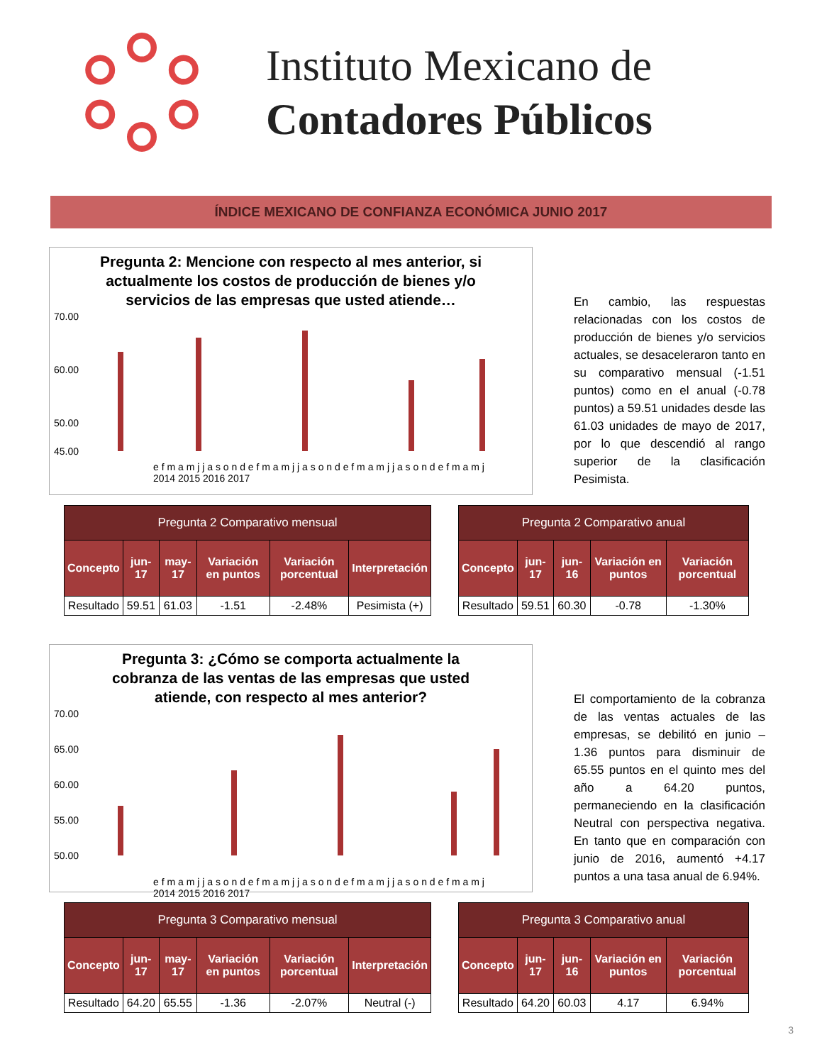Instituto Mexicano de
Contadores Públicos
ÍNDICE MEXICANO DE CONFIANZA ECONÓMICA JUNIO 2017
Pregunta 2: Mencione con respecto al mes anterior, si actualmente los costos de producción de bienes y/o servicios de las empresas que usted atiende…
70.00
60.00
50.00
45.00
e f m a m j j a s o n d e f m a m j j a s o n d e f m a m j j a s o n d e f m a m j
2014 2015 2016 2017
En cambio, las respuestas relacionadas con los costos de producción de bienes y/o servicios actuales, se desaceleraron tanto en su comparativo mensual (-1.51 puntos) como en el anual (-0.78 puntos) a 59.51 unidades desde las 61.03 unidades de mayo de 2017, por lo que descendió al rango superior de la clasificación Pesimista.
| Pregunta 2 Comparativo mensual | | | | | |
| --- | --- | --- | --- | --- | --- |
| Concepto | jun-17 | may-17 | Variación en puntos | Variación porcentual | Interpretación |
| Resultado | 59.51 | 61.03 | -1.51 | -2.48% | Pesimista (+) |
| Pregunta 2 Comparativo anual | | | | |
| --- | --- | --- | --- | --- |
| Concepto | jun-17 | jun-16 | Variación en puntos | Variación porcentual |
| Resultado | 59.51 | 60.30 | -0.78 | -1.30% |
Pregunta 3: ¿Cómo se comporta actualmente la cobranza de las ventas de las empresas que usted atiende, con respecto al mes anterior?
70.00
65.00
60.00
55.00
50.00
e f m a m j j a s o n d e f m a m j j a s o n d e f m a m j j a s o n d e f m a m j
2014 2015 2016 2017
El comportamiento de la cobranza de las ventas actuales de las empresas, se debilitó en junio –1.36 puntos para disminuir de 65.55 puntos en el quinto mes del año a 64.20 puntos, permaneciendo en la clasificación Neutral con perspectiva negativa. En tanto que en comparación con junio de 2016, aumentó +4.17 puntos a una tasa anual de 6.94%.
| Pregunta 3 Comparativo mensual | | | | | |
| --- | --- | --- | --- | --- | --- |
| Concepto | jun-17 | may-17 | Variación en puntos | Variación porcentual | Interpretación |
| Resultado | 64.20 | 65.55 | -1.36 | -2.07% | Neutral (-) |
| Pregunta 3 Comparativo anual | | | | |
| --- | --- | --- | --- | --- |
| Concepto | jun-17 | jun-16 | Variación en puntos | Variación porcentual |
| Resultado | 64.20 | 60.03 | 4.17 | 6.94% |
3